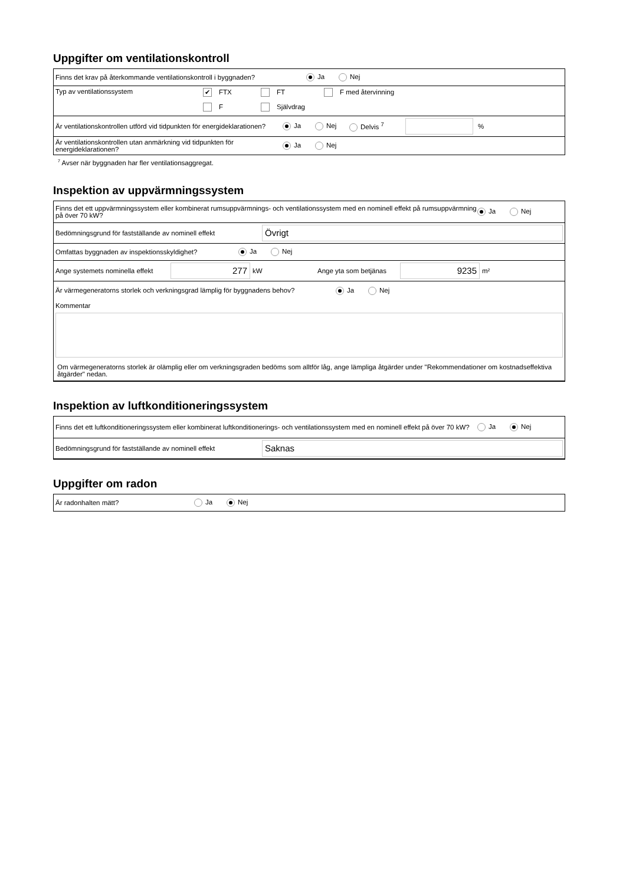Uppgifter om ventilationskontroll
Finns det krav på återkommande ventilationskontroll i byggnaden? Ja Nej
Typ av ventilationssystem ✔ FTX FT F med återvinning
F Självdrag
Är ventilationskontrollen utförd vid tidpunkten för energideklarationen? Ja Nej Delvis <sup>7</sup> %
Är ventilationskontrollen utan anmärkning vid tidpunkten för energideklarationen? Ja Nej
<sup>7</sup> Avser när byggnaden har fler ventilationsaggregat.
Inspektion av uppvärmningssystem
Finns det ett uppvärmningssystem eller kombinerat rumsuppvärmnings- och ventilationssystem med en nominell effekt på rumsuppvärmning på över 70 kW? Ja Nej
Bedömningsgrund för fastställande av nominell effekt Övrigt
Omfattas byggnaden av inspektionsskyldighet? Ja Nej
Ange systemets nominella effekt 277 kW Ange yta som betjänas 9235 m²
Är värmegeneratorns storlek och verkningsgrad lämplig för byggnadens behov? Ja Nej
Kommentar
Om värmegeneratorns storlek är olämplig eller om verkningsgraden bedöms som alltför låg, ange lämpliga åtgärder under "Rekommendationer om kostnadseffektiva åtgärder" nedan.
Inspektion av luftkonditioneringssystem
Finns det ett luftkonditioneringssystem eller kombinerat luftkonditionerings- och ventilationssystem med en nominell effekt på över 70 kW? Ja Nej
Bedömningsgrund för fastställande av nominell effekt Saknas
Uppgifter om radon
Är radonhalten mätt? Ja Nej